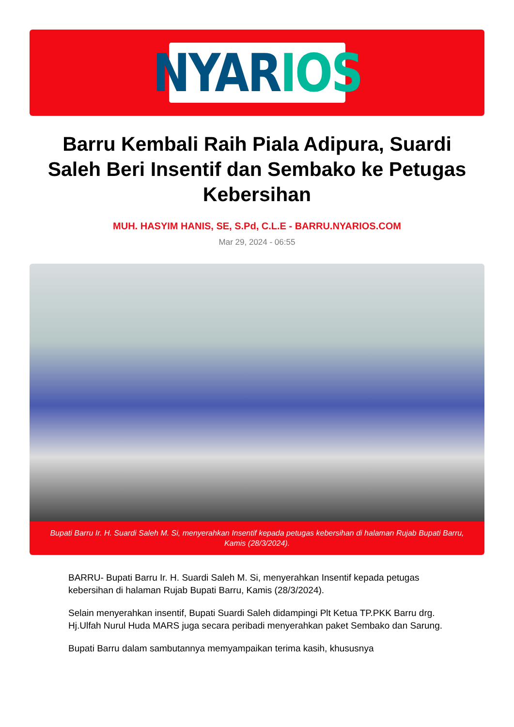NYAR IOS
Barru Kembali Raih Piala Adipura, Suardi Saleh Beri Insentif dan Sembako ke Petugas Kebersihan
MUH. HASYIM HANIS, SE, S.Pd, C.L.E - BARRU.NYARIOS.COM
Mar 29, 2024 - 06:55
Bupati Barru Ir. H. Suardi Saleh M. Si, menyerahkan Insentif kepada petugas kebersihan di halaman Rujab Bupati Barru, Kamis (28/3/2024).
BARRU- Bupati Barru Ir. H. Suardi Saleh M. Si, menyerahkan Insentif kepada petugas kebersihan di halaman Rujab Bupati Barru, Kamis (28/3/2024).
Selain menyerahkan insentif, Bupati Suardi Saleh didampingi Plt Ketua TP.PKK Barru drg. Hj.Ulfah Nurul Huda MARS juga secara peribadi menyerahkan paket Sembako dan Sarung.
Bupati Barru dalam sambutannya memyampaikan terima kasih, khususnya